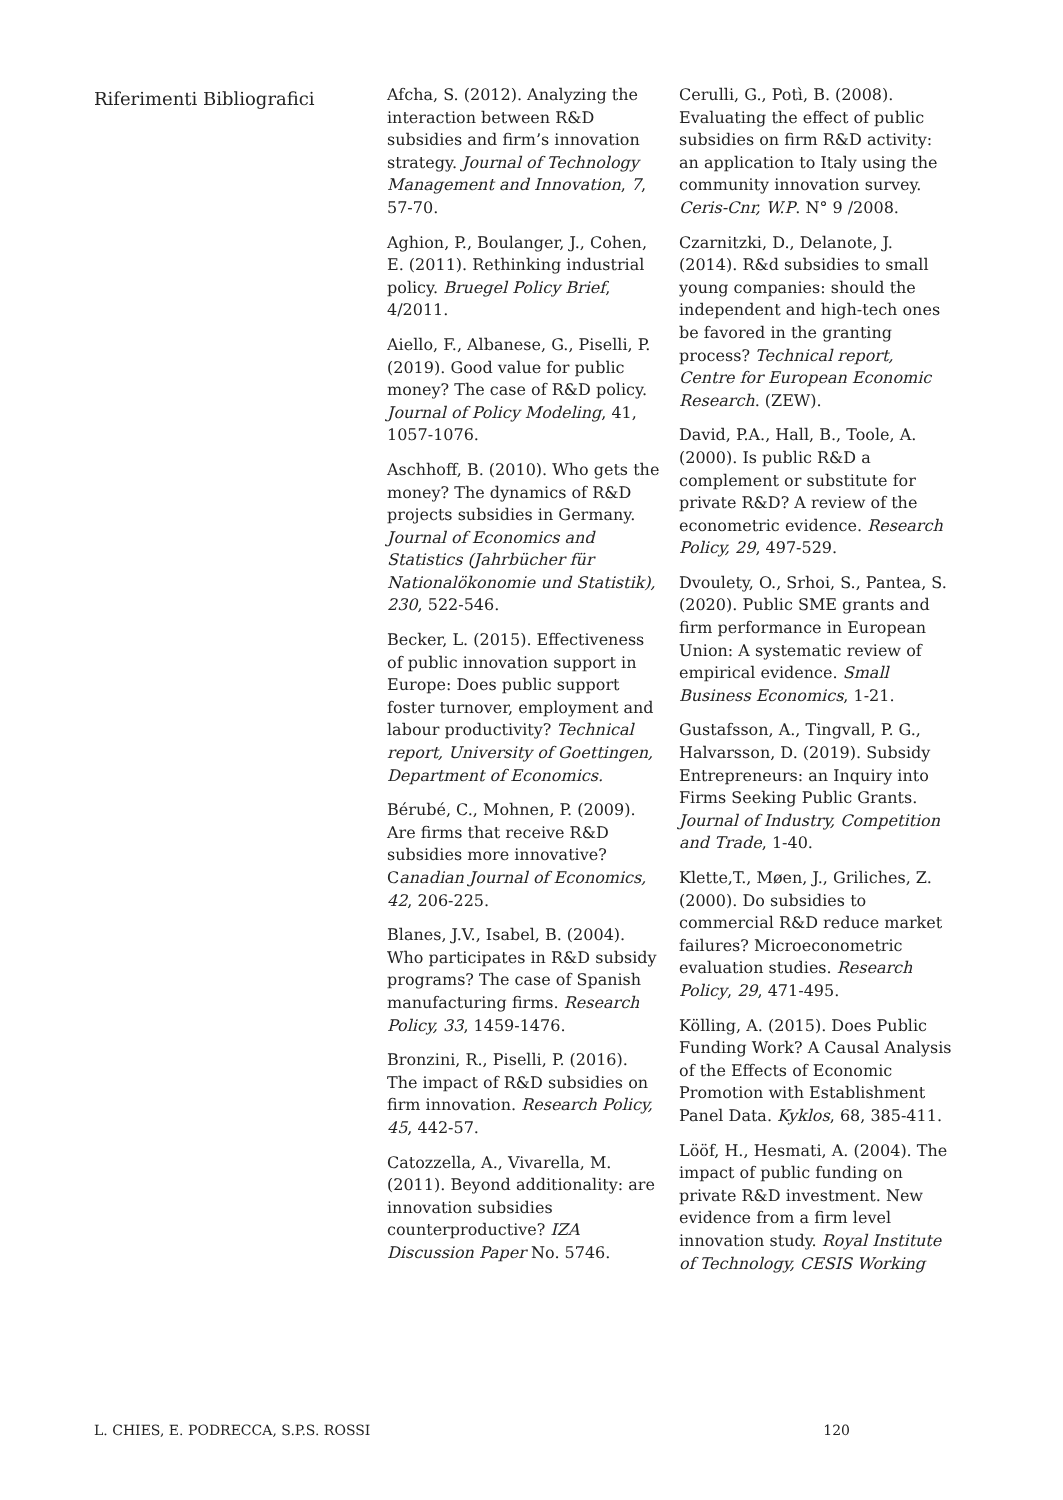Riferimenti Bibliografici
Afcha, S. (2012). Analyzing the interaction between R&D subsidies and firm’s innovation strategy. Journal of Technology Management and Innovation, 7, 57-70.
Aghion, P., Boulanger, J., Cohen, E. (2011). Rethinking industrial policy. Bruegel Policy Brief, 4/2011.
Aiello, F., Albanese, G., Piselli, P. (2019). Good value for public money? The case of R&D policy. Journal of Policy Modeling, 41, 1057-1076.
Aschhoff, B. (2010). Who gets the money? The dynamics of R&D projects subsidies in Germany. Journal of Economics and Statistics (Jahrbücher für Nationalökonomie und Statistik), 230, 522-546.
Becker, L. (2015). Effectiveness of public innovation support in Europe: Does public support foster turnover, employment and labour productivity? Technical report, University of Goettingen, Department of Economics.
Bérubé, C., Mohnen, P. (2009). Are firms that receive R&D subsidies more innovative? Canadian Journal of Economics, 42, 206-225.
Blanes, J.V., Isabel, B. (2004). Who participates in R&D subsidy programs? The case of Spanish manufacturing firms. Research Policy, 33, 1459-1476.
Bronzini, R., Piselli, P. (2016). The impact of R&D subsidies on firm innovation. Research Policy, 45, 442-57.
Catozzella, A., Vivarella, M. (2011). Beyond additionality: are innovation subsidies counterproductive? IZA Discussion Paper No. 5746.
Cerulli, G., Potì, B. (2008). Evaluating the effect of public subsidies on firm R&D activity: an application to Italy using the community innovation survey. Ceris-Cnr, W.P. N° 9 /2008.
Czarnitzki, D., Delanote, J. (2014). R&d subsidies to small young companies: should the independent and high-tech ones be favored in the granting process? Technical report, Centre for European Economic Research. (ZEW).
David, P.A., Hall, B., Toole, A. (2000). Is public R&D a complement or substitute for private R&D? A review of the econometric evidence. Research Policy, 29, 497-529.
Dvoulety, O., Srhoi, S., Pantea, S. (2020). Public SME grants and firm performance in European Union: A systematic review of empirical evidence. Small Business Economics, 1-21.
Gustafsson, A., Tingvall, P. G., Halvarsson, D. (2019). Subsidy Entrepreneurs: an Inquiry into Firms Seeking Public Grants. Journal of Industry, Competition and Trade, 1-40.
Klette,T., Møen, J., Griliches, Z. (2000). Do subsidies to commercial R&D reduce market failures? Microeconometric evaluation studies. Research Policy, 29, 471-495.
Kölling, A. (2015). Does Public Funding Work? A Causal Analysis of the Effects of Economic Promotion with Establishment Panel Data. Kyklos, 68, 385-411.
Lööf, H., Hesmati, A. (2004). The impact of public funding on private R&D investment. New evidence from a firm level innovation study. Royal Institute of Technology, CESIS Working
L. CHIES, E. PODRECCA, S.P.S. ROSSI 120